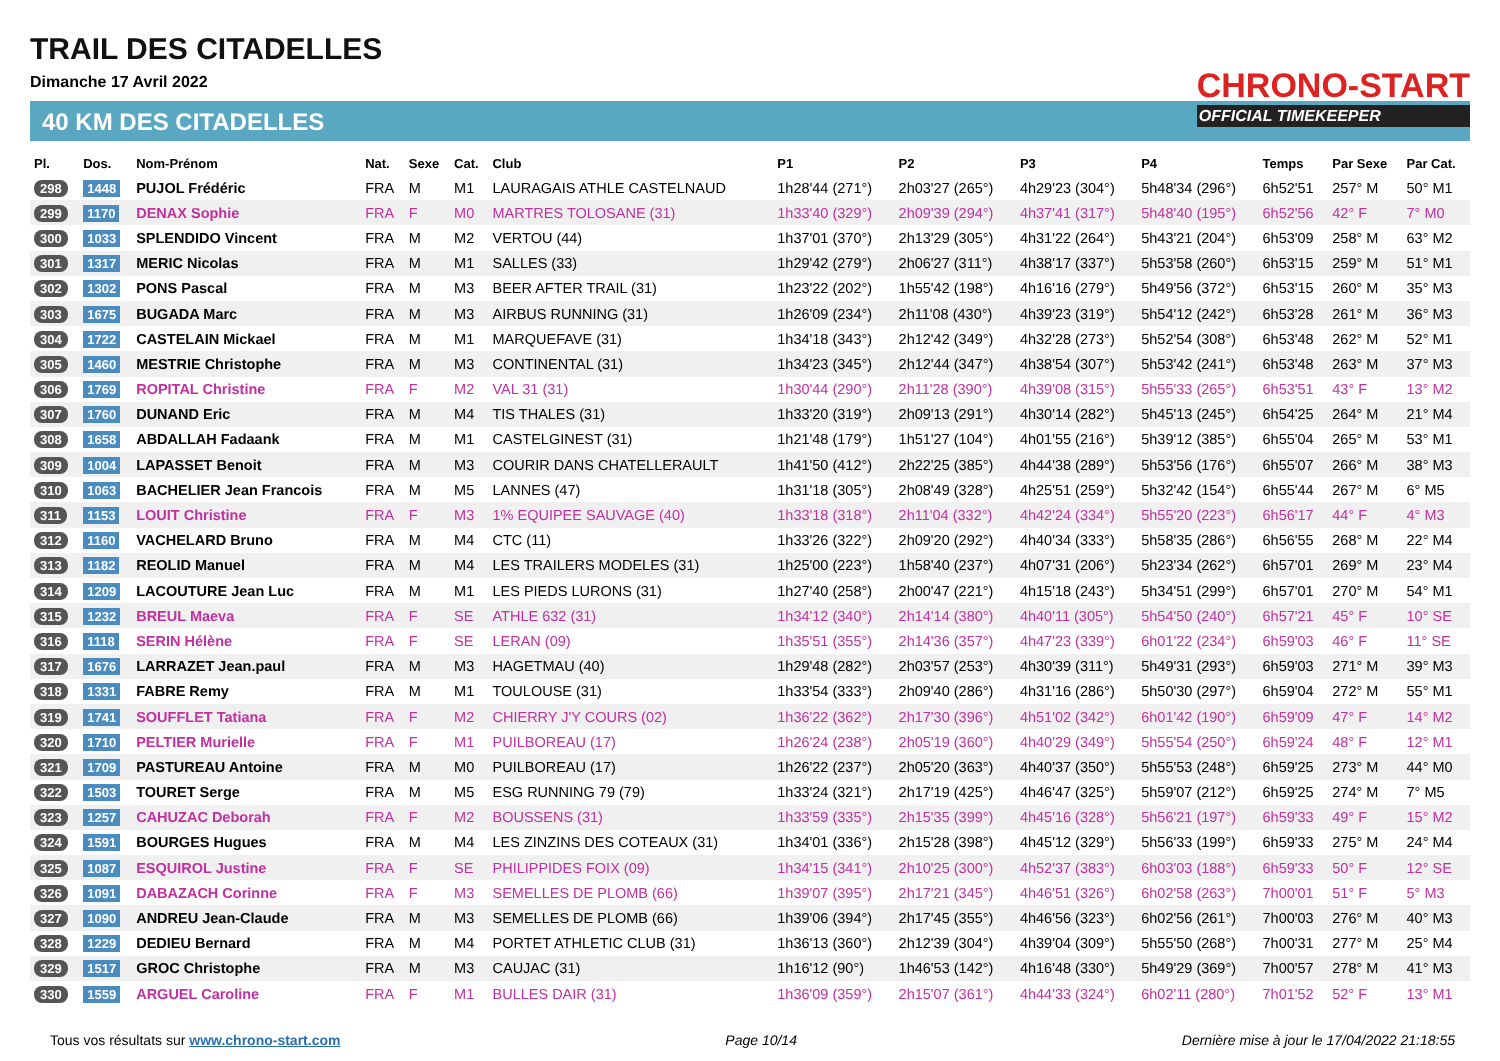TRAIL DES CITADELLES
Dimanche 17 Avril 2022
40 KM DES CITADELLES
CHRONO-START
OFFICIAL TIMEKEEPER
| Pl. | Dos. | Nom-Prénom | Nat. | Sexe | Cat. | Club | P1 | P2 | P3 | P4 | Temps | Par Sexe | Par Cat. |
| --- | --- | --- | --- | --- | --- | --- | --- | --- | --- | --- | --- | --- | --- |
| 298 | 1448 | PUJOL Frédéric | FRA | M | M1 | LAURAGAIS ATHLE CASTELNAUD | 1h28'44 (271°) | 2h03'27 (265°) | 4h29'23 (304°) | 5h48'34 (296°) | 6h52'51 | 257° M | 50° M1 |
| 299 | 1170 | DENAX Sophie | FRA | F | M0 | MARTRES TOLOSANE (31) | 1h33'40 (329°) | 2h09'39 (294°) | 4h37'41 (317°) | 5h48'40 (195°) | 6h52'56 | 42° F | 7° M0 |
| 300 | 1033 | SPLENDIDO Vincent | FRA | M | M2 | VERTOU (44) | 1h37'01 (370°) | 2h13'29 (305°) | 4h31'22 (264°) | 5h43'21 (204°) | 6h53'09 | 258° M | 63° M2 |
| 301 | 1317 | MERIC Nicolas | FRA | M | M1 | SALLES (33) | 1h29'42 (279°) | 2h06'27 (311°) | 4h38'17 (337°) | 5h53'58 (260°) | 6h53'15 | 259° M | 51° M1 |
| 302 | 1302 | PONS Pascal | FRA | M | M3 | BEER AFTER TRAIL (31) | 1h23'22 (202°) | 1h55'42 (198°) | 4h16'16 (279°) | 5h49'56 (372°) | 6h53'15 | 260° M | 35° M3 |
| 303 | 1675 | BUGADA Marc | FRA | M | M3 | AIRBUS RUNNING (31) | 1h26'09 (234°) | 2h11'08 (430°) | 4h39'23 (319°) | 5h54'12 (242°) | 6h53'28 | 261° M | 36° M3 |
| 304 | 1722 | CASTELAIN Mickael | FRA | M | M1 | MARQUEFAVE (31) | 1h34'18 (343°) | 2h12'42 (349°) | 4h32'28 (273°) | 5h52'54 (308°) | 6h53'48 | 262° M | 52° M1 |
| 305 | 1460 | MESTRIE Christophe | FRA | M | M3 | CONTINENTAL (31) | 1h34'23 (345°) | 2h12'44 (347°) | 4h38'54 (307°) | 5h53'42 (241°) | 6h53'48 | 263° M | 37° M3 |
| 306 | 1769 | ROPITAL Christine | FRA | F | M2 | VAL 31 (31) | 1h30'44 (290°) | 2h11'28 (390°) | 4h39'08 (315°) | 5h55'33 (265°) | 6h53'51 | 43° F | 13° M2 |
| 307 | 1760 | DUNAND Eric | FRA | M | M4 | TIS THALES (31) | 1h33'20 (319°) | 2h09'13 (291°) | 4h30'14 (282°) | 5h45'13 (245°) | 6h54'25 | 264° M | 21° M4 |
| 308 | 1658 | ABDALLAH Fadaank | FRA | M | M1 | CASTELGINEST (31) | 1h21'48 (179°) | 1h51'27 (104°) | 4h01'55 (216°) | 5h39'12 (385°) | 6h55'04 | 265° M | 53° M1 |
| 309 | 1004 | LAPASSET Benoit | FRA | M | M3 | COURIR DANS CHATELLERAULT | 1h41'50 (412°) | 2h22'25 (385°) | 4h44'38 (289°) | 5h53'56 (176°) | 6h55'07 | 266° M | 38° M3 |
| 310 | 1063 | BACHELIER Jean Francois | FRA | M | M5 | LANNES (47) | 1h31'18 (305°) | 2h08'49 (328°) | 4h25'51 (259°) | 5h32'42 (154°) | 6h55'44 | 267° M | 6° M5 |
| 311 | 1153 | LOUIT Christine | FRA | F | M3 | 1% EQUIPEE SAUVAGE (40) | 1h33'18 (318°) | 2h11'04 (332°) | 4h42'24 (334°) | 5h55'20 (223°) | 6h56'17 | 44° F | 4° M3 |
| 312 | 1160 | VACHELARD Bruno | FRA | M | M4 | CTC (11) | 1h33'26 (322°) | 2h09'20 (292°) | 4h40'34 (333°) | 5h58'35 (286°) | 6h56'55 | 268° M | 22° M4 |
| 313 | 1182 | REOLID Manuel | FRA | M | M4 | LES TRAILERS MODELES (31) | 1h25'00 (223°) | 1h58'40 (237°) | 4h07'31 (206°) | 5h23'34 (262°) | 6h57'01 | 269° M | 23° M4 |
| 314 | 1209 | LACOUTURE Jean Luc | FRA | M | M1 | LES PIEDS LURONS (31) | 1h27'40 (258°) | 2h00'47 (221°) | 4h15'18 (243°) | 5h34'51 (299°) | 6h57'01 | 270° M | 54° M1 |
| 315 | 1232 | BREUL Maeva | FRA | F | SE | ATHLE 632 (31) | 1h34'12 (340°) | 2h14'14 (380°) | 4h40'11 (305°) | 5h54'50 (240°) | 6h57'21 | 45° F | 10° SE |
| 316 | 1118 | SERIN Hélène | FRA | F | SE | LERAN (09) | 1h35'51 (355°) | 2h14'36 (357°) | 4h47'23 (339°) | 6h01'22 (234°) | 6h59'03 | 46° F | 11° SE |
| 317 | 1676 | LARRAZET Jean.paul | FRA | M | M3 | HAGETMAU (40) | 1h29'48 (282°) | 2h03'57 (253°) | 4h30'39 (311°) | 5h49'31 (293°) | 6h59'03 | 271° M | 39° M3 |
| 318 | 1331 | FABRE Remy | FRA | M | M1 | TOULOUSE (31) | 1h33'54 (333°) | 2h09'40 (286°) | 4h31'16 (286°) | 5h50'30 (297°) | 6h59'04 | 272° M | 55° M1 |
| 319 | 1741 | SOUFFLET Tatiana | FRA | F | M2 | CHIERRY J'Y COURS (02) | 1h36'22 (362°) | 2h17'30 (396°) | 4h51'02 (342°) | 6h01'42 (190°) | 6h59'09 | 47° F | 14° M2 |
| 320 | 1710 | PELTIER Murielle | FRA | F | M1 | PUILBOREAU (17) | 1h26'24 (238°) | 2h05'19 (360°) | 4h40'29 (349°) | 5h55'54 (250°) | 6h59'24 | 48° F | 12° M1 |
| 321 | 1709 | PASTUREAU Antoine | FRA | M | M0 | PUILBOREAU (17) | 1h26'22 (237°) | 2h05'20 (363°) | 4h40'37 (350°) | 5h55'53 (248°) | 6h59'25 | 273° M | 44° M0 |
| 322 | 1503 | TOURET Serge | FRA | M | M5 | ESG RUNNING 79 (79) | 1h33'24 (321°) | 2h17'19 (425°) | 4h46'47 (325°) | 5h59'07 (212°) | 6h59'25 | 274° M | 7° M5 |
| 323 | 1257 | CAHUZAC Deborah | FRA | F | M2 | BOUSSENS (31) | 1h33'59 (335°) | 2h15'35 (399°) | 4h45'16 (328°) | 5h56'21 (197°) | 6h59'33 | 49° F | 15° M2 |
| 324 | 1591 | BOURGES Hugues | FRA | M | M4 | LES ZINZINS DES COTEAUX (31) | 1h34'01 (336°) | 2h15'28 (398°) | 4h45'12 (329°) | 5h56'33 (199°) | 6h59'33 | 275° M | 24° M4 |
| 325 | 1087 | ESQUIROL Justine | FRA | F | SE | PHILIPPIDES FOIX (09) | 1h34'15 (341°) | 2h10'25 (300°) | 4h52'37 (383°) | 6h03'03 (188°) | 6h59'33 | 50° F | 12° SE |
| 326 | 1091 | DABAZACH Corinne | FRA | F | M3 | SEMELLES DE PLOMB (66) | 1h39'07 (395°) | 2h17'21 (345°) | 4h46'51 (326°) | 6h02'58 (263°) | 7h00'01 | 51° F | 5° M3 |
| 327 | 1090 | ANDREU Jean-Claude | FRA | M | M3 | SEMELLES DE PLOMB (66) | 1h39'06 (394°) | 2h17'45 (355°) | 4h46'56 (323°) | 6h02'56 (261°) | 7h00'03 | 276° M | 40° M3 |
| 328 | 1229 | DEDIEU Bernard | FRA | M | M4 | PORTET ATHLETIC CLUB (31) | 1h36'13 (360°) | 2h12'39 (304°) | 4h39'04 (309°) | 5h55'50 (268°) | 7h00'31 | 277° M | 25° M4 |
| 329 | 1517 | GROC Christophe | FRA | M | M3 | CAUJAC (31) | 1h16'12 (90°) | 1h46'53 (142°) | 4h16'48 (330°) | 5h49'29 (369°) | 7h00'57 | 278° M | 41° M3 |
| 330 | 1559 | ARGUEL Caroline | FRA | F | M1 | BULLES DAIR (31) | 1h36'09 (359°) | 2h15'07 (361°) | 4h44'33 (324°) | 6h02'11 (280°) | 7h01'52 | 52° F | 13° M1 |
Tous vos résultats sur www.chrono-start.com Page 10/14 Dernière mise à jour le 17/04/2022 21:18:55